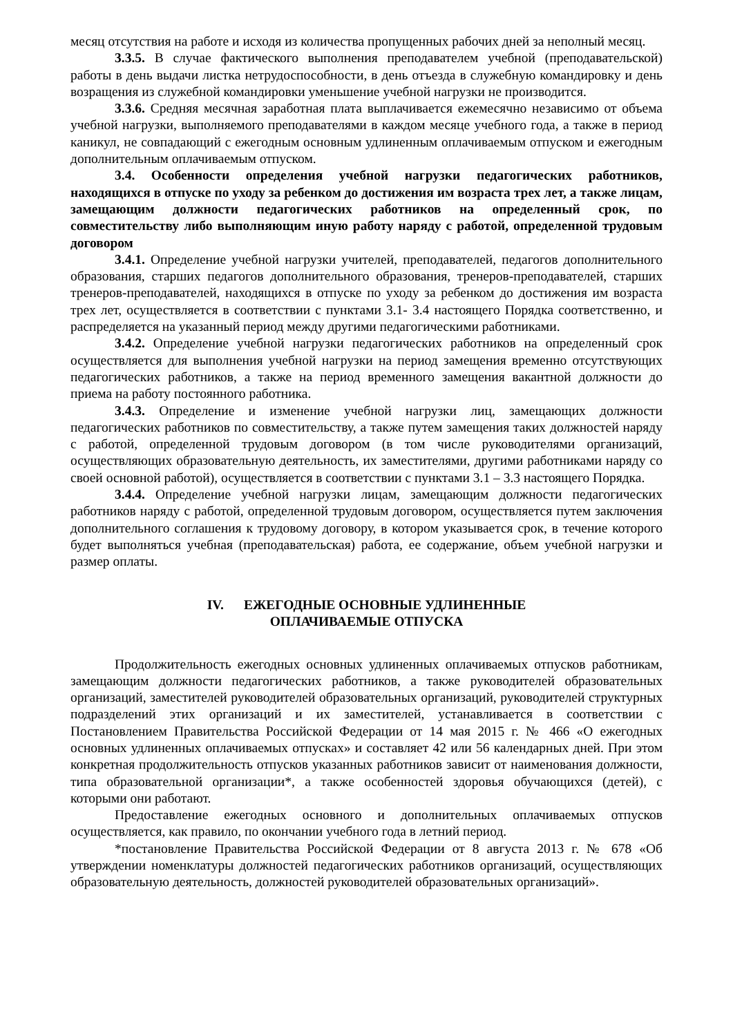месяц отсутствия на работе и исходя из количества пропущенных рабочих дней за неполный месяц.
3.3.5. В случае фактического выполнения преподавателем учебной (преподавательской) работы в день выдачи листка нетрудоспособности, в день отъезда в служебную командировку и день возращения из служебной командировки уменьшение учебной нагрузки не производится.
3.3.6. Средняя месячная заработная плата выплачивается ежемесячно независимо от объема учебной нагрузки, выполняемого преподавателями в каждом месяце учебного года, а также в период каникул, не совпадающий с ежегодным основным удлиненным оплачиваемым отпуском и ежегодным дополнительным оплачиваемым отпуском.
3.4. Особенности определения учебной нагрузки педагогических работников, находящихся в отпуске по уходу за ребенком до достижения им возраста трех лет, а также лицам, замещающим должности педагогических работников на определенный срок, по совместительству либо выполняющим иную работу наряду с работой, определенной трудовым договором
3.4.1. Определение учебной нагрузки учителей, преподавателей, педагогов дополнительного образования, старших педагогов дополнительного образования, тренеров-преподавателей, старших тренеров-преподавателей, находящихся в отпуске по уходу за ребенком до достижения им возраста трех лет, осуществляется в соответствии с пунктами 3.1- 3.4 настоящего Порядка соответственно, и распределяется на указанный период между другими педагогическими работниками.
3.4.2. Определение учебной нагрузки педагогических работников на определенный срок осуществляется для выполнения учебной нагрузки на период замещения временно отсутствующих педагогических работников, а также на период временного замещения вакантной должности до приема на работу постоянного работника.
3.4.3. Определение и изменение учебной нагрузки лиц, замещающих должности педагогических работников по совместительству, а также путем замещения таких должностей наряду с работой, определенной трудовым договором (в том числе руководителями организаций, осуществляющих образовательную деятельность, их заместителями, другими работниками наряду со своей основной работой), осуществляется в соответствии с пунктами 3.1 – 3.3 настоящего Порядка.
3.4.4. Определение учебной нагрузки лицам, замещающим должности педагогических работников наряду с работой, определенной трудовым договором, осуществляется путем заключения дополнительного соглашения к трудовому договору, в котором указывается срок, в течение которого будет выполняться учебная (преподавательская) работа, ее содержание, объем учебной нагрузки и размер оплаты.
IV. ЕЖЕГОДНЫЕ ОСНОВНЫЕ УДЛИНЕННЫЕ
ОПЛАЧИВАЕМЫЕ ОТПУСКА
Продолжительность ежегодных основных удлиненных оплачиваемых отпусков работникам, замещающим должности педагогических работников, а также руководителей образовательных организаций, заместителей руководителей образовательных организаций, руководителей структурных подразделений этих организаций и их заместителей, устанавливается в соответствии с Постановлением Правительства Российской Федерации от 14 мая 2015 г. № 466 «О ежегодных основных удлиненных оплачиваемых отпусках» и составляет 42 или 56 календарных дней. При этом конкретная продолжительность отпусков указанных работников зависит от наименования должности, типа образовательной организации*, а также особенностей здоровья обучающихся (детей), с которыми они работают.
Предоставление ежегодных основного и дополнительных оплачиваемых отпусков осуществляется, как правило, по окончании учебного года в летний период.
*постановление Правительства Российской Федерации от 8 августа 2013 г. № 678 «Об утверждении номенклатуры должностей педагогических работников организаций, осуществляющих образовательную деятельность, должностей руководителей образовательных организаций».